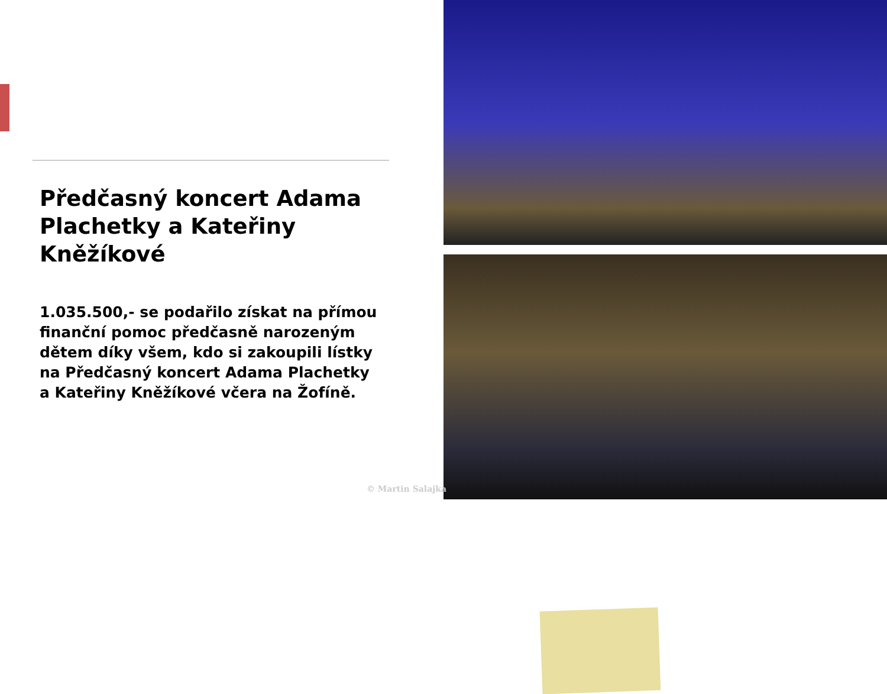Předčasný koncert Adama Plachetky a Kateřiny Kněžíkové
1.035.500,- se podařilo získat na přímou finanční pomoc předčasně narozeným dětem díky všem, kdo si zakoupili lístky na Předčasný koncert Adama Plachetky a Kateřiny Kněžíkové včera na Žofíně.
© Martin Salajka